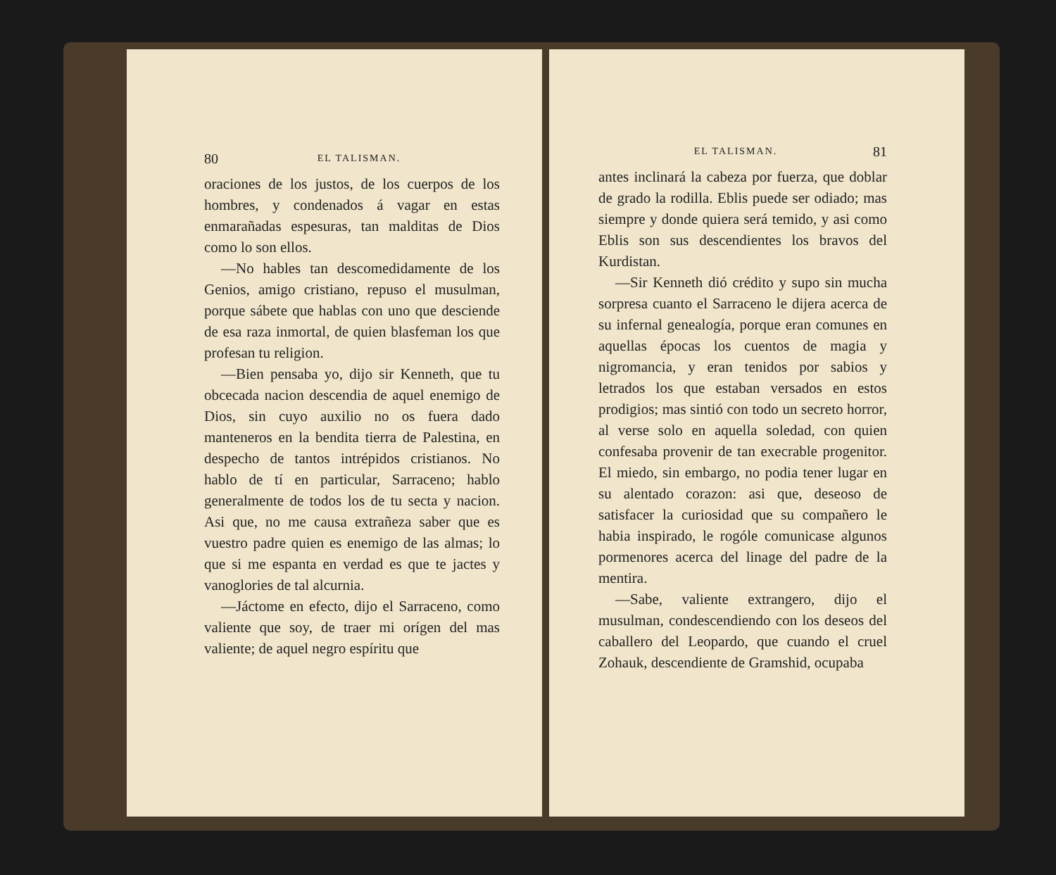80 EL TALISMAN.
oraciones de los justos, de los cuerpos de los hombres, y condenados á vagar en estas enmarañadas espesuras, tan malditas de Dios como lo son ellos.
—No hables tan descomedidamente de los Genios, amigo cristiano, repuso el musulman, porque sábete que hablas con uno que desciende de esa raza inmortal, de quien blasfeman los que profesan tu religion.
—Bien pensaba yo, dijo sir Kenneth, que tu obcecada nacion descendia de aquel enemigo de Dios, sin cuyo auxilio no os fuera dado manteneros en la bendita tierra de Palestina, en despecho de tantos intrépidos cristianos. No hablo de tí en particular, Sarraceno; hablo generalmente de todos los de tu secta y nacion. Asi que, no me causa extrañeza saber que es vuestro padre quien es enemigo de las almas; lo que si me espanta en verdad es que te jactes y vanoglories de tal alcurnia.
—Jáctome en efecto, dijo el Sarraceno, como valiente que soy, de traer mi orígen del mas valiente; de aquel negro espíritu que
EL TALISMAN. 81
antes inclinará la cabeza por fuerza, que doblar de grado la rodilla. Eblis puede ser odiado; mas siempre y donde quiera será temido, y asi como Eblis son sus descendientes los bravos del Kurdistan.
—Sir Kenneth dió crédito y supo sin mucha sorpresa cuanto el Sarraceno le dijera acerca de su infernal genealogía, porque eran comunes en aquellas épocas los cuentos de magia y nigromancia, y eran tenidos por sabios y letrados los que estaban versados en estos prodigios; mas sintió con todo un secreto horror, al verse solo en aquella soledad, con quien confesaba provenir de tan execrable progenitor. El miedo, sin embargo, no podia tener lugar en su alentado corazon: asi que, deseoso de satisfacer la curiosidad que su compañero le habia inspirado, le rogóle comunicase algunos pormenores acerca del linage del padre de la mentira.
—Sabe, valiente extrangero, dijo el musulman, condescendiendo con los deseos del caballero del Leopardo, que cuando el cruel Zohauk, descendiente de Gramshid, ocupaba